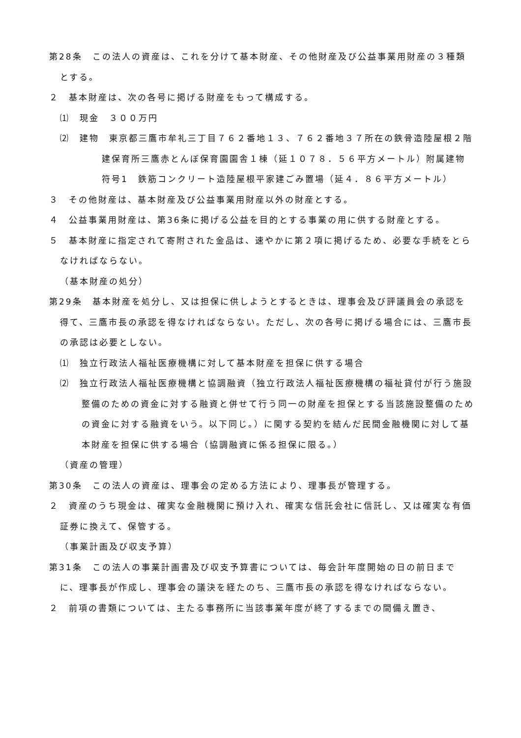第28条　この法人の資産は、これを分けて基本財産、その他財産及び公益事業用財産の３種類とする。
２　基本財産は、次の各号に掲げる財産をもって構成する。
⑴　現金　３００万円
⑵　建物　東京都三鷹市牟礼三丁目７６２番地１３、７６２番地３７所在の鉄骨造陸屋根２階建保育所三鷹赤とんぼ保育園園舎１棟（延１０７８．５６平方メートル）附属建物　符号1　鉄筋コンクリート造陸屋根平家建ごみ置場（延４．８６平方メートル）
３　その他財産は、基本財産及び公益事業用財産以外の財産とする。
４　公益事業用財産は、第36条に掲げる公益を目的とする事業の用に供する財産とする。
５　基本財産に指定されて寄附された金品は、速やかに第２項に掲げるため、必要な手続をとらなければならない。
（基本財産の処分）
第29条　基本財産を処分し、又は担保に供しようとするときは、理事会及び評議員会の承認を得て、三鷹市長の承認を得なければならない。ただし、次の各号に掲げる場合には、三鷹市長の承認は必要としない。
⑴　独立行政法人福祉医療機構に対して基本財産を担保に供する場合
⑵　独立行政法人福祉医療機構と協調融資（独立行政法人福祉医療機構の福祉貸付が行う施設整備のための資金に対する融資と併せて行う同一の財産を担保とする当該施設整備のための資金に対する融資をいう。以下同じ。）に関する契約を結んだ民間金融機関に対して基本財産を担保に供する場合（協調融資に係る担保に限る。）
（資産の管理）
第30条　この法人の資産は、理事会の定める方法により、理事長が管理する。
２　資産のうち現金は、確実な金融機関に預け入れ、確実な信託会社に信託し、又は確実な有価証券に換えて、保管する。
（事業計画及び収支予算）
第31条　この法人の事業計画書及び収支予算書については、毎会計年度開始の日の前日までに、理事長が作成し、理事会の議決を経たのち、三鷹市長の承認を得なければならない。
２　前項の書類については、主たる事務所に当該事業年度が終了するまでの間備え置き、